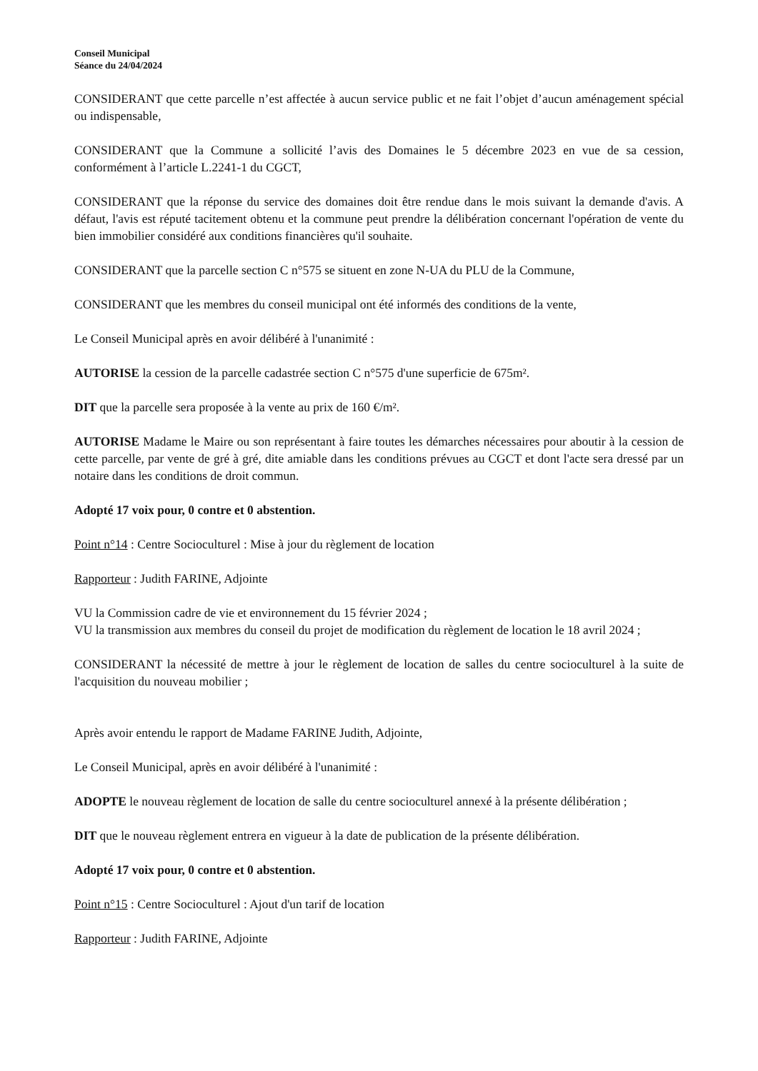Conseil Municipal
Séance du 24/04/2024
CONSIDERANT que cette parcelle n’est affectée à aucun service public et ne fait l’objet d’aucun aménagement spécial ou indispensable,
CONSIDERANT que la Commune a sollicité l’avis des Domaines le 5 décembre 2023 en vue de sa cession, conformément à l’article L.2241-1 du CGCT,
CONSIDERANT que la réponse du service des domaines doit être rendue dans le mois suivant la demande d'avis. A défaut, l'avis est réputé tacitement obtenu et la commune peut prendre la délibération concernant l'opération de vente du bien immobilier considéré aux conditions financières qu'il souhaite.
CONSIDERANT que la parcelle section C n°575 se situent en zone N-UA du PLU de la Commune,
CONSIDERANT que les membres du conseil municipal ont été informés des conditions de la vente,
Le Conseil Municipal après en avoir délibéré à l'unanimité :
AUTORISE la cession de la parcelle cadastrée section C n°575 d'une superficie de 675m².
DIT que la parcelle sera proposée à la vente au prix de 160 €/m².
AUTORISE Madame le Maire ou son représentant à faire toutes les démarches nécessaires pour aboutir à la cession de cette parcelle, par vente de gré à gré, dite amiable dans les conditions prévues au CGCT et dont l'acte sera dressé par un notaire dans les conditions de droit commun.
Adopté 17 voix pour, 0 contre et 0 abstention.
Point n°14 : Centre Socioculturel : Mise à jour du règlement de location
Rapporteur : Judith FARINE, Adjointe
VU la Commission cadre de vie et environnement du 15 février 2024 ;
VU la transmission aux membres du conseil du projet de modification du règlement de location le 18 avril 2024 ;
CONSIDERANT la nécessité de mettre à jour le règlement de location de salles du centre socioculturel à la suite de l'acquisition du nouveau mobilier ;
Après avoir entendu le rapport de Madame FARINE Judith, Adjointe,
Le Conseil Municipal, après en avoir délibéré à l'unanimité :
ADOPTE le nouveau règlement de location de salle du centre socioculturel annexé à la présente délibération ;
DIT que le nouveau règlement entrera en vigueur à la date de publication de la présente délibération.
Adopté 17 voix pour, 0 contre et 0 abstention.
Point n°15 : Centre Socioculturel : Ajout d'un tarif de location
Rapporteur : Judith FARINE, Adjointe